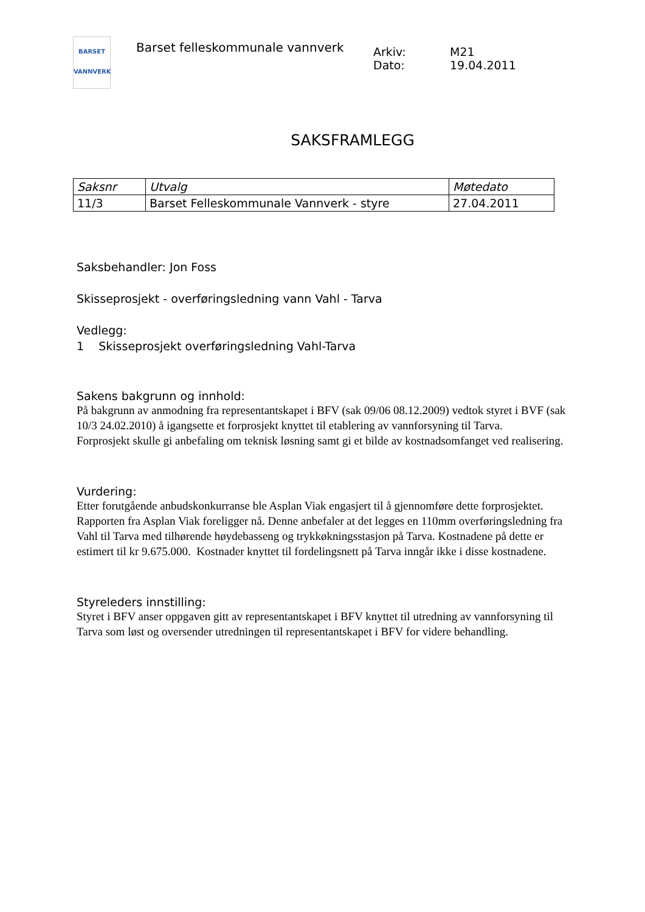BARSET
VANNVERK
Barset felleskommunale vannverk
Arkiv: M21
Dato: 19.04.2011
SAKSFRAMLEGG
| Saksnr | Utvalg | Møtedato |
| --- | --- | --- |
| 11/3 | Barset Felleskommunale Vannverk - styre | 27.04.2011 |
Saksbehandler: Jon Foss
Skisseprosjekt - overføringsledning vann Vahl - Tarva
Vedlegg:
1 Skisseprosjekt overføringsledning Vahl-Tarva
Sakens bakgrunn og innhold:
På bakgrunn av anmodning fra representantskapet i BFV (sak 09/06 08.12.2009) vedtok styret i BVF (sak 10/3 24.02.2010) å igangsette et forprosjekt knyttet til etablering av vannforsyning til Tarva.
Forprosjekt skulle gi anbefaling om teknisk løsning samt gi et bilde av kostnadsomfanget ved realisering.
Vurdering:
Etter forutgående anbudskonkurranse ble Asplan Viak engasjert til å gjennomføre dette forprosjektet.
Rapporten fra Asplan Viak foreligger nå. Denne anbefaler at det legges en 110mm overføringsledning fra Vahl til Tarva med tilhørende høydebasseng og trykkøkningsstasjon på Tarva. Kostnadene på dette er estimert til kr 9.675.000. Kostnader knyttet til fordelingsnett på Tarva inngår ikke i disse kostnadene.
Styreleders innstilling:
Styret i BFV anser oppgaven gitt av representantskapet i BFV knyttet til utredning av vannforsyning til Tarva som løst og oversender utredningen til representantskapet i BFV for videre behandling.